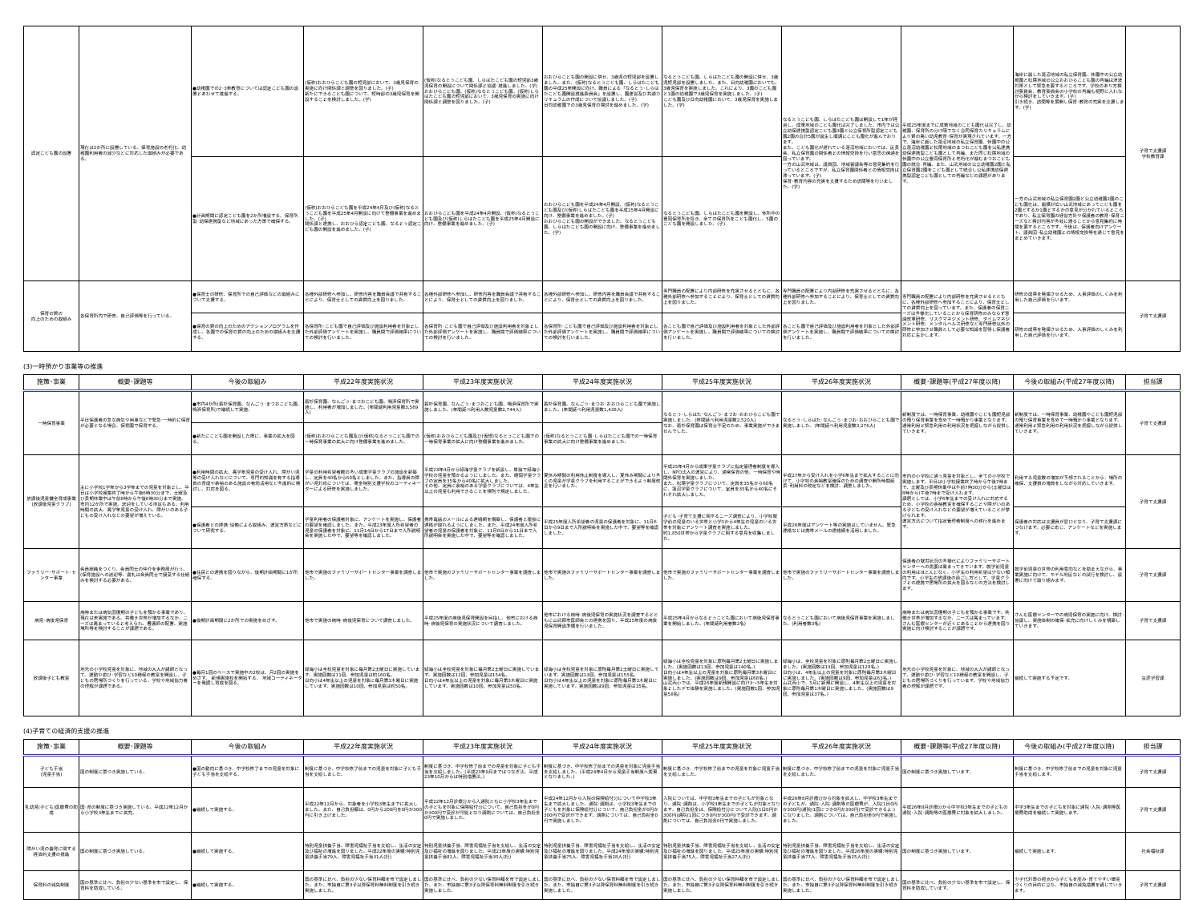| 認定こども園の設置 | 現在は2か所に設置している。保育施設の老朽化、幼稚園利用者の減少などに対応した取組みが必要である。 | ●幼稚園での2･3年教育については認定こども園の設置とあわせて推進する。 | (仮称)おおひらこども園の短児部において、3歳児保育の実施に向け関係課と調整を図りました。(子) 新たにできるこども園について、短時部の3歳児保育を開設することを検討しました。(学) | (仮称)なるとうこども園、しらはたこども園の短児部3歳児保育の開設について関係課と協議･推進しました。(学) おおひらこども園、(仮称)なるとうこども園、(仮称)しらはたこども園の短児部において、3歳児保育の実施に向け関係課と調整を図りました。(子) | おおひらこども園の開設に併せ、3歳児の短児部を設置しました。また、(仮称)なるとうこども園、しらはたこども園の平成25年開設に向け、職員による「なるとう･しらはたこども園開設推進委員会」を設置し、園運営及び共通カリキュラムの作成について協議しました。(子) 日向幼稚園での3歳児保育の検討を進めました。(学) | なるとうこども園、しらはたこども園の開設に併せ、3歳児短児部を設置しました。また、日向幼稚園においても、3歳児保育を実施しました。これにより、3園のこども園と1園の幼稚園で3歳児保育を実施しました。(子) こども園及び日向幼稚園において、3歳児保育を実施しました。(学) | なるとうこども園、しらはたこども園は開設して1年が経過し、成東地域のこども園化は完了しました。市内では公立幼保連携型認定こども園3園と公立保育所型認定こども園2園の合計5園が誕生し順調にこども園化が進んでおります。 また、こども園化が遅れている蓮沼地域においては、区長会、私立保育園の関係者との情報交換を行い意思の疎通を図っています。 一方の山武地域は、議員団、地域審議会等の意見集約を行っているところですが、私立保育園関係者との情報交換は滞っています。(子) 保育･教育内容の充実を支援するため訪問等を行いました。(学) | 平成25年度までに成東地域のこども園化は完了し、幼稚園、保育所の分け隔てなく合同保育カリキュラムにより質の高い幼児教育･保育が実現されています。一方で、海岸に面した蓮沼地域の私立保育園、休園中の公立蓮沼幼稚園と松尾地域のまつおこども園を公私連携幼保連携型こども園として再編、また同じ松尾地域の休園中の公立豊岡保育所と老朽化が進むまつおこども園の統合･再編、また、山武地域の公立幼稚園2園と私立保育園2園をこども園として統合し公私連携幼保連携型認定こども園としての再編などの課題があります。 | 海岸に面した蓮沼地域の私立保育園、休園中の公立幼稚園と松尾地域の公立おおひらこども園の再編は津波対策として緊急を要するところです。学校のあり方検討委員会、教育委員会の小学校の再編も視野に入れながら検討をしていきます。(子) 引き続き、訪問等を展開し保育･教育の充実を支援します。(学) | 子育て支援課 学校教育課 |
| | | ●計画期間に認定こども園を2か所増設する。保育所型･幼保連携型など地域にあった方策で確保する。 | (仮称)おおひらこども園を平成24年4月及び(仮称)なるとうこども園を平成25年4月開設に向けて整備事業を進めました。(子) 関係課と連携し、おおひら認定こども園、なるとう認定こども園の開設を進めました。(子) | おおひらこども園を平成24年4月開設、(仮称)なるとうこども園及び(仮称)しらはたこども園を平成25年4月開設に向け、整備事業を進めました。(子) | おおひらこども園を平成24年4月開設、(仮称)なるとうこども園及び(仮称)しらはたこども園を平成25年4月開設に向け、整備事業を進めました。(子) おおひらこども園の開設ができました。なるとうこども園、しらはたこども園の開設に向け、整備事業を進めました。(学) | なるとうこども園、しらはたこども園を開設し、休所中の豊岡保育所を除き、全ての保育所をこども園化し、5園のこども園を開設しました。(子) | | | 一方の山武地域の私立保育園2園と公立幼稚園2園のこども園化は、面積が広い山武地域にあってこども園を2園とするか1園とするかの意見が分かれているところであり、私立保育園の経営方針や保護者の教育･保育ニーズなど検討内容が多岐に渡ることから意見集約に時間を要するところです。今後は、保護者向けアンケート、議員団･私立幼稚園との情報交換等を通じて意見をまとめていきます。 | |
| 保育の質の 向上のための取組み | 各保育所内で研修、自己評価等を行っている。 | ●保育士の研修、保育所での自己評価などの取組みについて支援する。 | 各種外部研修へ参加し、研修内容を職員会議で共有することにより、保育士としての資質向上を図りました。 | 各種外部研修へ参加し、研修内容を職員会議で共有することにより、保育士としての資質向上を図りました。 | 各種外部研修へ参加し、研修内容を職員会議で共有することにより、保育士としての資質向上を図りました。 | 専門職員の配置により内部研修を充実させるとともに、各種外部研修へ参加することにより、保育士としての資質向上を図りました。 | 専門職員の配置により内部研修を充実させるとともに、各種外部研修へ参加することにより、保育士としての資質向上を図りました。 | 専門職員の配置により内部研修を充実させるとともに、各種外部研修へ参加することにより、保育士としての資質向上を図っています。また、保護者の保育ニーズは多様化していることから保育研修のみならず意識改革研修、リスクマネジメント研修、タイムマネジメント研修、メンタルヘルス研修など専門研修以外の研修に参加させ職員として必要な知識を習得し保護者対応に生かします。 | 研修の成果を発揮させるため、人事評価のしくみを利用した自己評価を行います。 | 子育て支援課 |
| | | ●保育の質の向上のためのアクションプログラムを作成し、各園での保育の質の向上のための取組みを支援する。 | 各保育所･こども園で自己評価及び施設利用者を対象とした外部評価アンケートを実施し、職員間で評価結果についての検討を行いました。 | 各保育所･こども園で自己評価及び施設利用者を対象とした外部評価アンケートを実施し、職員間で評価結果についての検討を行いました。 | 各保育所･こども園で自己評価及び施設利用者を対象とした外部評価アンケートを実施し、職員間で評価結果についての検討を行いました。 | 各こども園で自己評価及び施設利用者を対象とした外部評価アンケートを実施し、職員間で評価結果についての検討を行いました。 | 各こども園で自己評価及び施設利用者を対象とした外部評価アンケートを実施し、職員間で評価結果についての検討を行いました。 | | 研修の成果を発揮させるため、人事評価のしくみを利用した自己評価を行います。 | |
(3)一時預かり事業等の推進
| 施策･事業 | 概要･課題等 | 今後の取組み | 平成22年度実施状況 | 平成23年度実施状況 | 平成24年度実施状況 | 平成25年度実施状況 | 平成26年度実施状況 | 概要･課題等(平成27年度以降) | 今後の取組み(平成27年度以降) | 担当課 |
| --- | --- | --- | --- | --- | --- | --- | --- | --- | --- | --- |
| 一時保育事業 | 平日保護者の急な病気や用事などで緊急･一時的に保育が必要となる場合、保育園で保育する。 | ●市内4か所(若杉保育園、なんごう･まつおこども園、鳴浜保育所)で継続して実施。 | 若杉保育園、なんごう･まつおこども園、鳴浜保育所で実施し、利用者が増加しました。(年間延利用児童数3,569人) | 若杉保育園、なんごう･まつおこども園、鳴浜保育所で実施しました。(年間延べ利用人数児童数2,744人) | 若杉保育園、なんごう･まつお･おおひらこども園で実施しました。(年間延べ利用児童数1,438人) | なるとう･しらはた･なんごう･まつお･おおひらこども園で実施しました。(年間延べ利用児童数2,520人) なお、若杉保育園は保育士不足のため、事業実施ができませんでした。 | なるとう･しらはた･なんごう･まつお･おおひらこども園で実施しました。(年間延べ利用児童数3,276人) | 新制度では、一時保育事業、幼稚園やこども園短児部の預り保育事業を含めて一時預かり事業となります。 通常利用と緊急利用の利用状況を把握しながら提供していきます。 | 新制度では、一時保育事業、幼稚園やこども園短児部の預り保育事業を含めて一時預かり事業となります。 通常利用と緊急利用の利用状況を把握しながら提供していきます。 | 子育て支援課 |
| | | ●新たにこども園を開設した際に、事業の拡大を図る。 | (仮称)おおひらこども園及び(仮称)なるとうこども園での一時保育事業の拡大に向け整備事業を進めました。 | (仮称)おおひらこども園及び(仮想)なるとうこども園での一時保育事業の拡大に向け整備事業を進めました。 | (仮称)なるとうこども園･しらはたこども園での一時保育事業の拡大に向け整備事業を進めました。 | | | | | |
| 放課後児童健全育成事業 (放課後児童クラブ) | 主に小学校1学年から3学年までの児童を対象とし、平日は小学校授業終了時から午後6時30分まで、土曜及び長期休業中は午前8時から午後6時30分まで実施。市内12か所で実施。送迎をしている地区もある。利用時間の拡大、高学年児童の受け入れ、障がいのある子どもの受け入れなどの要望が増えている。 | ●利用時間の拡大、高学年児童の受け入れ、障がい児等の受け入れなどについて、専門的知識を有する指導員の育成や余裕のある施設の有効活用など多面的に検討し、対応を図る。 | 学童の利用希望者数の多い成東学童クラブの施設を新築し、定員を40名から60名としました。また、指導員の障がい児対応については、東金特別支援学校のコーディネーターによる研修を実施しました。 | 平成23年4月から緑海学童クラブを新設し、単独で緑海小学校の児童を預かるようにしました。また、睦岡学童クラブの定員を35名から40名に拡大しました。 その他、定員に余裕のある学童クラブについては、4年生以上の児童も利用できることを規則で規定しました。 | 夏休み期間の利用休止制度を導入し、夏休み期間により多くの児童が学童クラブを利用することができるよう制度改正を行いました。 | 平成25年4月から成東学童クラブに指定管理者制度を導入し、NPO法人の運営により、通常保育の他、一時保育や時間外保育を実施しました。 また、松尾学童クラブについて、定員を35名から60名に、蓮沼学童クラブについて、定員を35名から40名にそれぞれ拡大しました。 | 平成27年から受け入れを小学6年生まで拡大することに向けて、小学校の余裕教室確保のための調査や開所時間延長･利用料の改定などを検討、調整しました。 | 市内の小学校に通う児童を対象とし、全ての小学校で実施します。平日は小学校授業終了時から午後7時まで、土曜及び長期休業中は午前7時30分から(土曜日は8時から)午後7時まで受け入れます。 課題としては、小学6年生までの受け入れに対応するため、小学校の余裕教室を確保することや障がいのある子どもの受け入れなどの要望が増えていることが挙げられます。 運営方法について指定管理者制度への移行を進めます。 | 利用する児童数の増加が予想されることから、場所の確保、支援員の増員をしながら対応していきます。 | 子育て支援課 |
| | | ●保護者との連携･協働による取組み、運営方策などについて研究する。 | 学童利用者の保護者対象に、アンケートを実施し、保護者の要望を確認しました。また、平成23年度入所希望者の児童の保護者を対象に、11月14日から17日まで入所説明会を実施した中で、要望等を確認しました。 | 携帯電話のメールによる連絡網を構築し、保護者と密接に連絡が取れるようにしました。また、平成24年度入所希望者の児童の保護者を対象に、11月8日から11日まで入所説明会を実施した中で、要望等を確認しました。 | 平成25年度入所希望者の児童の保護者を対象に、11月6日から9日まで入所説明会を実施した中で、要望等を確認しました。 | 子ども･子育て支援に関するニーズ調査により、小学校就学前の児童のいる世帯と小学1から4年生の児童のいる世帯を対象にアンケート調査を実施しました。 約1,850世帯から学童クラブに関する意見を収集しました。 | 平成26年度はアンケート等の実施はしていません。緊急連絡などは携帯メールの連絡網を活用しました。 | | 保護者の対応は支援員が窓口となり、子育て支援課につなげます。必要に応じ、アンケートなどを実施します。 | |
| ファミリー･サポート･センター事業 | 会員組織をつくり、会員同士の仲介を事務局が行う。(保育施設への送迎等、謝礼は会員同士で授受する仕組みを検討する必要がある。 | ●住民との連携を図りながら、後期計画期間に1か所確保する。 | 他市で実施のファミリーサポートセンター事業を調査しました。 | 他市で実施のファミリーサポートセンター事業を調査しました。 | 他市で実施のファミリーサポートセンター事業を調査しました。 | 他市で実施のファミリーサポートセンター事業を調査しました。 | 他市で実施のファミリーサポートセンター事業を調査しました。 | 保護者の就労状況の多様化によりファミリーサポートセンターへの需要は高まってきています。就学前児童の利用はほとんどなく、小学生の利用希望は少ない傾向です。小学生の放課後の過ごし方として、学童クラブとの連携で居場所の拡大を図るなどの方法を検討します。 | 就学前児童の世帯の利用意向などを踏まえながら、事業実施に向けて、モデル地区などの試行を検討し、設置に向けて取り組みます。 | 子育て支援課 |
| 病児･病後児保育 | 病時または病気回復期の子どもを預かる事業であり、現在は未実施である。共働き世帯が増加するなか、ニーズは高まっていると考えられ、看護師の配置、実施場所等を検討することが課題である。 | ●後期計画期間に2か所での実施をめざす。 | 他市で実施の病時･病後児保育について調査しました。 | 平成25年度の病後児保育開設を目指し、他市における病時･病後児保育の実施状況について調査しました。 | 他市における病時･病後児保育の実施状況を調査するとともに山武郡市医師会との連携を図り、平成25年度の病後児保育開設準備を行いました。 | 平成25年4月からなるとうこども園において病後児保育事業を開始しました。(年間延利用者数2名) | なるとうこども園において病後児保育事業を実施しました。(利用者数3名) | 病時または病気回復期の子どもを預かる事業です。共働き世帯が増加するなか、ニーズは高まっています。さんむ医療センターが近くにあることから連携を図り実施に向け検討することが課題です。 | さんむ医療センターでの病児保育の実施に向け、検討･協議し、実施体制の確保･拡充に向けしくみを構築していきます。 | 子育て支援課 |
| 放課後子ども教室 | 地元の小学校児童を対象に、地域の大人が講師となって、運動や遊び･学習など10種程の教室を開設し、子どもの居場所づくりを行っている。学校や地域協力者の理解が課題である。 | ●毎月1回のペースで実施中の2校は、月2回の実施をめざす。 新規実施校を開拓する。 地域コーディネーターを発掘し育成を図る。 | 緑海小は全校児童を対象に毎月第2土曜日に実施しています。実施回数は11回、参加児童は約160名。 日向小は4年生以上の児童を対象に毎月第3木曜日に実施しています。実施回数は10回、参加児童は約50名。 | 緑海小は全校児童を対象に毎月第2土曜日に実施しています。実施回数は12回、参加児童は154名。 日向小は4年生以上の児童を対象に毎月第3木曜日に実施しています。実施回数は10回、参加児童は50名。 | 緑海小は全校児童を対象に原則毎月第2土曜日に実施しています。実施回数は13回、参加児童は155名。 日向小は4年生以上の児童を対象に原則毎月第3木曜日に実施しています。実施回数は9回、参加児童は35名。 | 緑海小は全校児童を対象に原則毎月第2土曜日に実施しました。(実施回数は13回、参加児童は140名。) 日向小は4年生以上の児童を対象に原則毎月第3木曜日に実施しました。(実施回数は9回、参加児童は68名。) 山武西小では、平成26年度新規開設に向け3〜5年生を対象としたデモ体験を実施しました。(実施回数1回、参加児童58名) | 緑海小は、全校児童を対象に原則毎月第2土曜日に実施しました。(実施回数は13回、参加児童は128名。) 日向小は、4年生以上の児童を対象に原則毎月第3木曜日に実施しました。(実施回数は9回、参加児童は63名。) 山武西小で、5月に新規に開設し、4年生以上の児童を対象に原則毎月第1木曜日に実施しました。(実施回数は9回、参加児童は37名。) | 地元の小学校児童を対象に、地域の大人が講師となって、運動や遊び･学習など10種程の教室を開設し、子どもの居場所づくりを行っています。学校や地域協力者の理解が課題です。 | 継続して実施する予定です。 | 生涯学習課 |
(4)子育ての経済的支援の推進
| 施策･事業 | 概要･課題等 | 今後の取組み | 平成22年度実施状況 | 平成23年度実施状況 | 平成24年度実施状況 | 平成25年度実施状況 | 平成26年度実施状況 | 概要･課題等(平成27年度以降) | 今後の取組み(平成27年度以降) | 担当課 |
| --- | --- | --- | --- | --- | --- | --- | --- | --- | --- | --- |
| 子ども手当 (児童手当) | 国の制度に基づき実施している。 | ●国の動向に基づき、中学校修了までの児童を対象に子ども手当を支給する。 | 制度に基づき、中学校修了前までの児童を対象に子ども手当を支給しました。 | 制度に基づき、中学校修了前までの児童を対象に子ども手当を支給しました。(平成23年9月まではつなぎ法、平成23年10月からは特別措置法。) | 制度に基づき、中学校修了前までの児童を対象に児童手当を支給しました。(平成24年4月から児童手当制度へ変更となりました。) | 制度に基づき、中学校修了前までの児童を対象に児童手当を支給しました。 | 制度に基づき、中学校修了前までの児童を対象に児童手当を支給しました。 | 国の制度に基づき実施しています。 | 制度に基づき、中学校修了前までの児童を対象に児童手当を支給します。 | 子育て支援課 |
| 乳幼児(子ども)医療費の助成 | 国･県の制度に基づき実施している。平成22年12月から小学校3年生までに拡充。 | ●継続して実施する。 | 平成22年12月から、対象者を小学校3年生までに拡大しました。また、自己負担額は、0円から200円を0円か300円に引き上げました。 | 平成22年12月診療分から入通院ともに小学校3年生までの子どもを対象に保険給付分について、自己負担金が0円か300円で受診が可能となり調剤については、自己負担金0円で実施しました。 | 平成24年12月から入院の保険給付分について中学校3年生まで拡大しました。通院･調剤は、小学校3年生までの子どもを対象に保険給付分について、自己負担金が0円か300円で受診ができます。調剤については、自己負担金0円で実施しました。 | 入院については、中学校3年生までの子どもが対象となり、通院･調剤は、小学校3年生までの子どもが対象となります。自己負担金は、保険給付分について入院(1日0円か300円)通院(1回につき0円か300円)で受診できます。調剤については、自己負担金0円で実施しました。 | 平成26年8月診療分から対象を拡大し、中学校3年生までの子どもが、通院･入院･調剤等の医療費が、入院(1日0円か300円)通院(1回につき0円か300円)で受診できるようになりました。調剤については、自己負担金0円で実施しました。 | 平成26年8月診療分から中学校3年生までの子どもの通院･入院･調剤等の医療費に対象を拡大しました。 | 中学3年生までの子どもを対象に通院･入院･調剤等医療費助成を継続して実施します。 | 子育て支援課 |
| 障がい児の養育に関する経済的支援の推進 | 国の制度に基づき実施している。 | ●継続して実施する。 | 特別児童扶養手当、障害児福祉手当を支給し、生活の安定及び福祉の増進を図りました。平成22年度の実績:特別児童扶養手当79人、障害児福祉手当31人(社) | 特別児童扶養手当、障害児福祉手当を支給し、生活の安定及び福祉の増進を図りました。平成23年度の実績:特別児童扶養手当81人、障害児福祉手当30人(社) | 特別児童扶養手当、障害児福祉手当を支給し、生活の安定及び福祉の増進を図りました。平成24年度の実績:特別児童扶養手当75人、障害児福祉手当28人(社) | 特別児童扶養手当、障害児福祉手当を支給し、生活の安定及び福祉の増進を図りました。平成25年度の実績:特別児童扶養手当75人、障害児福祉手当27人(社) | 特別児童扶養手当、障害児福祉手当を支給し、生活の安定及び福祉の増進を図りました。平成26年度の実績:特別児童扶養手当77人、障害児福祉手当25人(社) | 国の制度に基づき実施しています。 | 継続して実施します。 | 社会福祉課 |
| 保育料の減免制度 | 国の基準に比べ、負担の少ない基準を市で設定し、保育料を助成している。 | ●継続して実施する。 | 国の基準に比べ、負担の少ない保育料額を市で設定しました。また、市独自に第3子以降保育料無料制度を引き続き実施しました。 | 国の基準に比べ、負担の少ない保育料額を市で設定しました。また、市独自に第3子以降保育料無料制度を引き続き実施しました。 | 国の基準に比べ、負担の少ない保育料額を市で設定しました。また、市独自に第3子以降保育料無料制度を引き続き実施しました。 | 国の基準に比べ、負担の少ない保育料額を市で設定しました。また、市独自に第3子以降保育料無料制度を引き続き実施しました。 | 国の基準に比べ、負担の少ない保育料額を市で設定しました。また、市独自に第3子以降保育料無料制度を引き続き実施しました。 | 国の基準に比べ、負担の少ない基準を市で設定し、保育料を助成しています。 | 少子化対策の視点から子どもを産み･育てやすい環境づくりの目的に立ち、市独自の減免措置を講じていきます。 | 子育て支援課 |